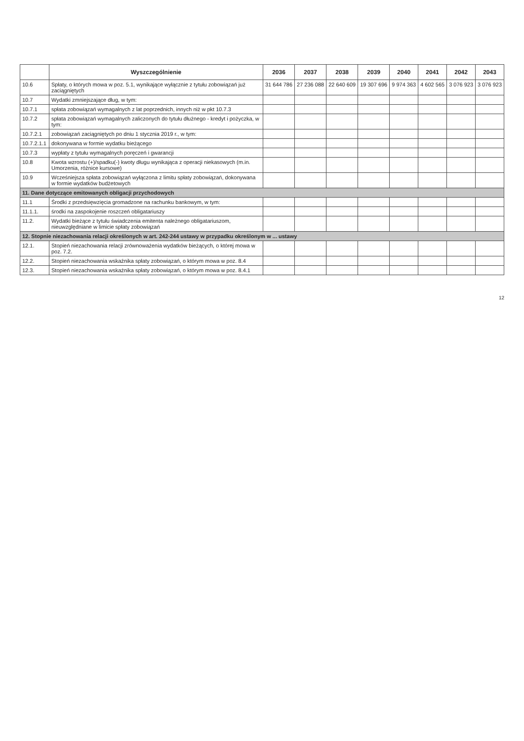| | Wyszczególnienie | 2036 | 2037 | 2038 | 2039 | 2040 | 2041 | 2042 | 2043 |
| --- | --- | --- | --- | --- | --- | --- | --- | --- | --- |
| 10.6 | Spłaty, o których mowa w poz. 5.1, wynikające wyłącznie z tytułu zobowiązań już zaciągniętych | 31 644 786 | 27 236 088 | 22 640 609 | 19 307 696 | 9 974 363 | 4 602 565 | 3 076 923 | 3 076 923 |
| 10.7 | Wydatki zmniejszające dług, w tym: | | | | | | | | |
| 10.7.1 | spłata zobowiązań wymagalnych z lat poprzednich, innych niż w pkt 10.7.3 | | | | | | | | |
| 10.7.2 | spłata zobowiązań wymagalnych zaliczonych do tytułu dłużnego - kredyt i pożyczka, w tym: | | | | | | | | |
| 10.7.2.1 | zobowiązań zaciągniętych po dniu 1 stycznia 2019 r., w tym: | | | | | | | | |
| 10.7.2.1.1 | dokonywana w formie wydatku bieżącego | | | | | | | | |
| 10.7.3 | wypłaty z tytułu wymagalnych poręczeń i gwarancji | | | | | | | | |
| 10.8 | Kwota wzrostu (+)/spadku(-) kwoty długu wynikająca z operacji niekasowych (m.in. Umorzenia, różnice kursowe) | | | | | | | | |
| 10.9 | Wcześniejsza spłata zobowiązań wyłączona z limitu spłaty zobowiązań, dokonywana w formie wydatków budżetowych | | | | | | | | |
| 11. Dane dotyczące emitowanych obligacji przychodowych | | | | | | | | | |
| 11.1 | Środki z przedsięwzięcia gromadzone na rachunku bankowym, w tym: | | | | | | | | |
| 11.1.1. | środki na zaspokojenie roszczeń obligatariuszy | | | | | | | | |
| 11.2. | Wydatki bieżące z tytułu świadczenia emitenta należnego obligatariuszom, nieuwzględniane w limicie spłaty zobowiązań | | | | | | | | |
| 12. Stopnie niezachowania relacji określonych w art. 242-244 ustawy w przypadku określonym w ... ustawy | | | | | | | | | |
| 12.1. | Stopień niezachowania relacji zrównoważenia wydatków bieżących, o której mowa w poz. 7.2. | | | | | | | | |
| 12.2. | Stopień niezachowania wskaźnika spłaty zobowiązań, o którym mowa w poz. 8.4 | | | | | | | | |
| 12.3. | Stopień niezachowania wskaźnika spłaty zobowiązań, o którym mowa w poz. 8.4.1 | | | | | | | | |
12